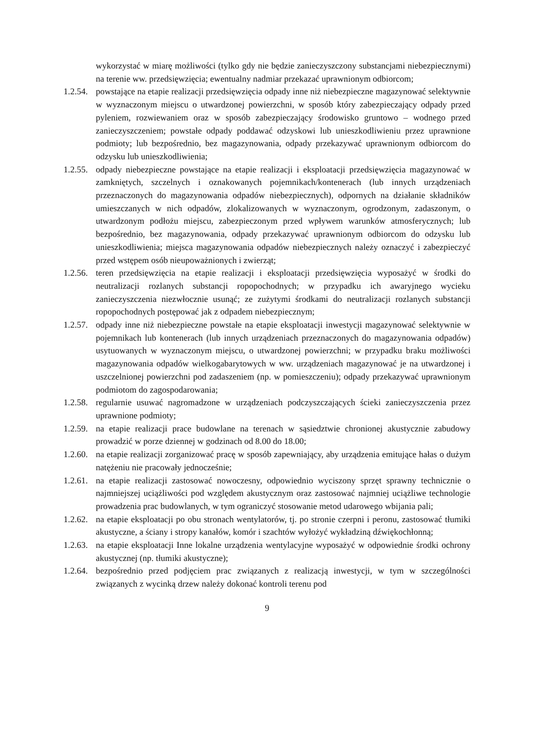wykorzystać w miarę możliwości (tylko gdy nie będzie zanieczyszczony substancjami niebezpiecznymi) na terenie ww. przedsięwzięcia; ewentualny nadmiar przekazać uprawnionym odbiorcom;
1.2.54. powstające na etapie realizacji przedsięwzięcia odpady inne niż niebezpieczne magazynować selektywnie w wyznaczonym miejscu o utwardzonej powierzchni, w sposób który zabezpieczający odpady przed pyleniem, rozwiewaniem oraz w sposób zabezpieczający środowisko gruntowo – wodnego przed zanieczyszczeniem; powstałe odpady poddawać odzyskowi lub unieszkodliwieniu przez uprawnione podmioty; lub bezpośrednio, bez magazynowania, odpady przekazywać uprawnionym odbiorcom do odzysku lub unieszkodliwienia;
1.2.55. odpady niebezpieczne powstające na etapie realizacji i eksploatacji przedsięwzięcia magazynować w zamkniętych, szczelnych i oznakowanych pojemnikach/kontenerach (lub innych urządzeniach przeznaczonych do magazynowania odpadów niebezpiecznych), odpornych na działanie składników umieszczanych w nich odpadów, zlokalizowanych w wyznaczonym, ogrodzonym, zadaszonym, o utwardzonym podłożu miejscu, zabezpieczonym przed wpływem warunków atmosferycznych; lub bezpośrednio, bez magazynowania, odpady przekazywać uprawnionym odbiorcom do odzysku lub unieszkodliwienia; miejsca magazynowania odpadów niebezpiecznych należy oznaczyć i zabezpieczyć przed wstępem osób nieupoważnionych i zwierząt;
1.2.56. teren przedsięwzięcia na etapie realizacji i eksploatacji przedsięwzięcia wyposażyć w środki do neutralizacji rozlanych substancji ropopochodnych; w przypadku ich awaryjnego wycieku zanieczyszczenia niezwłocznie usunąć; ze zużytymi środkami do neutralizacji rozlanych substancji ropopochodnych postępować jak z odpadem niebezpiecznym;
1.2.57. odpady inne niż niebezpieczne powstałe na etapie eksploatacji inwestycji magazynować selektywnie w pojemnikach lub kontenerach (lub innych urządzeniach przeznaczonych do magazynowania odpadów) usytuowanych w wyznaczonym miejscu, o utwardzonej powierzchni; w przypadku braku możliwości magazynowania odpadów wielkogabarytowych w ww. urządzeniach magazynować je na utwardzonej i uszczelnionej powierzchni pod zadaszeniem (np. w pomieszczeniu); odpady przekazywać uprawnionym podmiotom do zagospodarowania;
1.2.58. regularnie usuwać nagromadzone w urządzeniach podczyszczających ścieki zanieczyszczenia przez uprawnione podmioty;
1.2.59. na etapie realizacji prace budowlane na terenach w sąsiedztwie chronionej akustycznie zabudowy prowadzić w porze dziennej w godzinach od 8.00 do 18.00;
1.2.60. na etapie realizacji zorganizować pracę w sposób zapewniający, aby urządzenia emitujące hałas o dużym natężeniu nie pracowały jednocześnie;
1.2.61. na etapie realizacji zastosować nowoczesny, odpowiednio wyciszony sprzęt sprawny technicznie o najmniejszej uciążliwości pod względem akustycznym oraz zastosować najmniej uciążliwe technologie prowadzenia prac budowlanych, w tym ograniczyć stosowanie metod udarowego wbijania pali;
1.2.62. na etapie eksploatacji po obu stronach wentylatorów, tj. po stronie czerpni i peronu, zastosować tłumiki akustyczne, a ściany i stropy kanałów, komór i szachtów wyłożyć wykładziną dźwiękochłonną;
1.2.63. na etapie eksploatacji Inne lokalne urządzenia wentylacyjne wyposażyć w odpowiednie środki ochrony akustycznej (np. tłumiki akustyczne);
1.2.64. bezpośrednio przed podjęciem prac związanych z realizacją inwestycji, w tym w szczególności związanych z wycinką drzew należy dokonać kontroli terenu pod
9